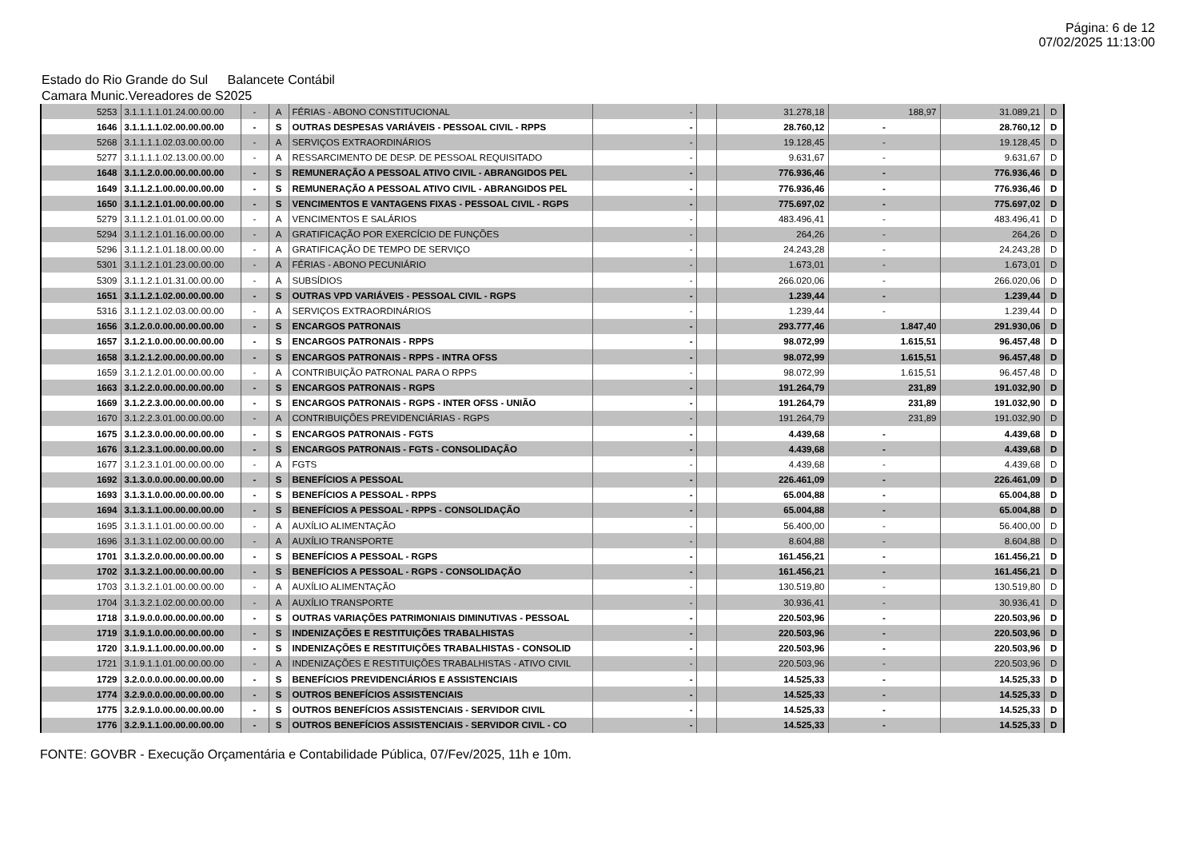Página: 6 de 12
07/02/2025 11:13:00
Estado do Rio Grande do Sul Balancete Contábil
Camara Munic.Vereadores de S2025
| 5253 | 3.1.1.1.1.01.24.00.00.00 | - | A | FÉRIAS - ABONO CONSTITUCIONAL | - | | 31.278,18 | 188,97 | 31.089,21 | D |
| 1646 | 3.1.1.1.1.02.00.00.00.00 | - | S | OUTRAS DESPESAS VARIÁVEIS - PESSOAL CIVIL - RPPS | - | | 28.760,12 | - | 28.760,12 | D |
| 5268 | 3.1.1.1.1.02.03.00.00.00 | - | A | SERVIÇOS EXTRAORDINÁRIOS | - | | 19.128,45 | - | 19.128,45 | D |
| 5277 | 3.1.1.1.1.02.13.00.00.00 | - | A | RESSARCIMENTO DE DESP. DE PESSOAL REQUISITADO | - | | 9.631,67 | - | 9.631,67 | D |
| 1648 | 3.1.1.2.0.00.00.00.00.00 | - | S | REMUNERAÇÃO A PESSOAL ATIVO CIVIL - ABRANGIDOS PEL | - | | 776.936,46 | - | 776.936,46 | D |
| 1649 | 3.1.1.2.1.00.00.00.00.00 | - | S | REMUNERAÇÃO A PESSOAL ATIVO CIVIL - ABRANGIDOS PEL | - | | 776.936,46 | - | 776.936,46 | D |
| 1650 | 3.1.1.2.1.01.00.00.00.00 | - | S | VENCIMENTOS E VANTAGENS FIXAS - PESSOAL CIVIL - RGPS | - | | 775.697,02 | - | 775.697,02 | D |
| 5279 | 3.1.1.2.1.01.01.00.00.00 | - | A | VENCIMENTOS E SALÁRIOS | - | | 483.496,41 | - | 483.496,41 | D |
| 5294 | 3.1.1.2.1.01.16.00.00.00 | - | A | GRATIFICAÇÃO POR EXERCÍCIO DE FUNÇÕES | - | | 264,26 | - | 264,26 | D |
| 5296 | 3.1.1.2.1.01.18.00.00.00 | - | A | GRATIFICAÇÃO DE TEMPO DE SERVIÇO | - | | 24.243,28 | - | 24.243,28 | D |
| 5301 | 3.1.1.2.1.01.23.00.00.00 | - | A | FÉRIAS - ABONO PECUNIÁRIO | - | | 1.673,01 | - | 1.673,01 | D |
| 5309 | 3.1.1.2.1.01.31.00.00.00 | - | A | SUBSÍDIOS | - | | 266.020,06 | - | 266.020,06 | D |
| 1651 | 3.1.1.2.1.02.00.00.00.00 | - | S | OUTRAS VPD VARIÁVEIS - PESSOAL CIVIL - RGPS | - | | 1.239,44 | - | 1.239,44 | D |
| 5316 | 3.1.1.2.1.02.03.00.00.00 | - | A | SERVIÇOS EXTRAORDINÁRIOS | - | | 1.239,44 | - | 1.239,44 | D |
| 1656 | 3.1.2.0.0.00.00.00.00.00 | - | S | ENCARGOS PATRONAIS | - | | 293.777,46 | 1.847,40 | 291.930,06 | D |
| 1657 | 3.1.2.1.0.00.00.00.00.00 | - | S | ENCARGOS PATRONAIS - RPPS | - | | 98.072,99 | 1.615,51 | 96.457,48 | D |
| 1658 | 3.1.2.1.2.00.00.00.00.00 | - | S | ENCARGOS PATRONAIS - RPPS - INTRA OFSS | - | | 98.072,99 | 1.615,51 | 96.457,48 | D |
| 1659 | 3.1.2.1.2.01.00.00.00.00 | - | A | CONTRIBUIÇÃO PATRONAL PARA O RPPS | - | | 98.072,99 | 1.615,51 | 96.457,48 | D |
| 1663 | 3.1.2.2.0.00.00.00.00.00 | - | S | ENCARGOS PATRONAIS - RGPS | - | | 191.264,79 | 231,89 | 191.032,90 | D |
| 1669 | 3.1.2.2.3.00.00.00.00.00 | - | S | ENCARGOS PATRONAIS - RGPS - INTER OFSS - UNIÃO | - | | 191.264,79 | 231,89 | 191.032,90 | D |
| 1670 | 3.1.2.2.3.01.00.00.00.00 | - | A | CONTRIBUIÇÕES PREVIDENCIÁRIAS - RGPS | - | | 191.264,79 | 231,89 | 191.032,90 | D |
| 1675 | 3.1.2.3.0.00.00.00.00.00 | - | S | ENCARGOS PATRONAIS - FGTS | - | | 4.439,68 | - | 4.439,68 | D |
| 1676 | 3.1.2.3.1.00.00.00.00.00 | - | S | ENCARGOS PATRONAIS - FGTS - CONSOLIDAÇÃO | - | | 4.439,68 | - | 4.439,68 | D |
| 1677 | 3.1.2.3.1.01.00.00.00.00 | - | A | FGTS | - | | 4.439,68 | - | 4.439,68 | D |
| 1692 | 3.1.3.0.0.00.00.00.00.00 | - | S | BENEFÍCIOS A PESSOAL | - | | 226.461,09 | - | 226.461,09 | D |
| 1693 | 3.1.3.1.0.00.00.00.00.00 | - | S | BENEFÍCIOS A PESSOAL - RPPS | - | | 65.004,88 | - | 65.004,88 | D |
| 1694 | 3.1.3.1.1.00.00.00.00.00 | - | S | BENEFÍCIOS A PESSOAL - RPPS - CONSOLIDAÇÃO | - | | 65.004,88 | - | 65.004,88 | D |
| 1695 | 3.1.3.1.1.01.00.00.00.00 | - | A | AUXÍLIO ALIMENTAÇÃO | - | | 56.400,00 | - | 56.400,00 | D |
| 1696 | 3.1.3.1.1.02.00.00.00.00 | - | A | AUXÍLIO TRANSPORTE | - | | 8.604,88 | - | 8.604,88 | D |
| 1701 | 3.1.3.2.0.00.00.00.00.00 | - | S | BENEFÍCIOS A PESSOAL - RGPS | - | | 161.456,21 | - | 161.456,21 | D |
| 1702 | 3.1.3.2.1.00.00.00.00.00 | - | S | BENEFÍCIOS A PESSOAL - RGPS - CONSOLIDAÇÃO | - | | 161.456,21 | - | 161.456,21 | D |
| 1703 | 3.1.3.2.1.01.00.00.00.00 | - | A | AUXÍLIO ALIMENTAÇÃO | - | | 130.519,80 | - | 130.519,80 | D |
| 1704 | 3.1.3.2.1.02.00.00.00.00 | - | A | AUXÍLIO TRANSPORTE | - | | 30.936,41 | - | 30.936,41 | D |
| 1718 | 3.1.9.0.0.00.00.00.00.00 | - | S | OUTRAS VARIAÇÕES PATRIMONIAIS DIMINUTIVAS - PESSOAL | - | | 220.503,96 | - | 220.503,96 | D |
| 1719 | 3.1.9.1.0.00.00.00.00.00 | - | S | INDENIZAÇÕES E RESTITUIÇÕES TRABALHISTAS | - | | 220.503,96 | - | 220.503,96 | D |
| 1720 | 3.1.9.1.1.00.00.00.00.00 | - | S | INDENIZAÇÕES E RESTITUIÇÕES TRABALHISTAS - CONSOLID | - | | 220.503,96 | - | 220.503,96 | D |
| 1721 | 3.1.9.1.1.01.00.00.00.00 | - | A | INDENIZAÇÕES E RESTITUIÇÕES TRABALHISTAS - ATIVO CIVIL | - | | 220.503,96 | - | 220.503,96 | D |
| 1729 | 3.2.0.0.0.00.00.00.00.00 | - | S | BENEFÍCIOS PREVIDENCIÁRIOS E ASSISTENCIAIS | - | | 14.525,33 | - | 14.525,33 | D |
| 1774 | 3.2.9.0.0.00.00.00.00.00 | - | S | OUTROS BENEFÍCIOS ASSISTENCIAIS | - | | 14.525,33 | - | 14.525,33 | D |
| 1775 | 3.2.9.1.0.00.00.00.00.00 | - | S | OUTROS BENEFÍCIOS ASSISTENCIAIS - SERVIDOR CIVIL | - | | 14.525,33 | - | 14.525,33 | D |
| 1776 | 3.2.9.1.1.00.00.00.00.00 | - | S | OUTROS BENEFÍCIOS ASSISTENCIAIS - SERVIDOR CIVIL - CO | - | | 14.525,33 | - | 14.525,33 | D |
FONTE: GOVBR - Execução Orçamentária e Contabilidade Pública, 07/Fev/2025, 11h e 10m.